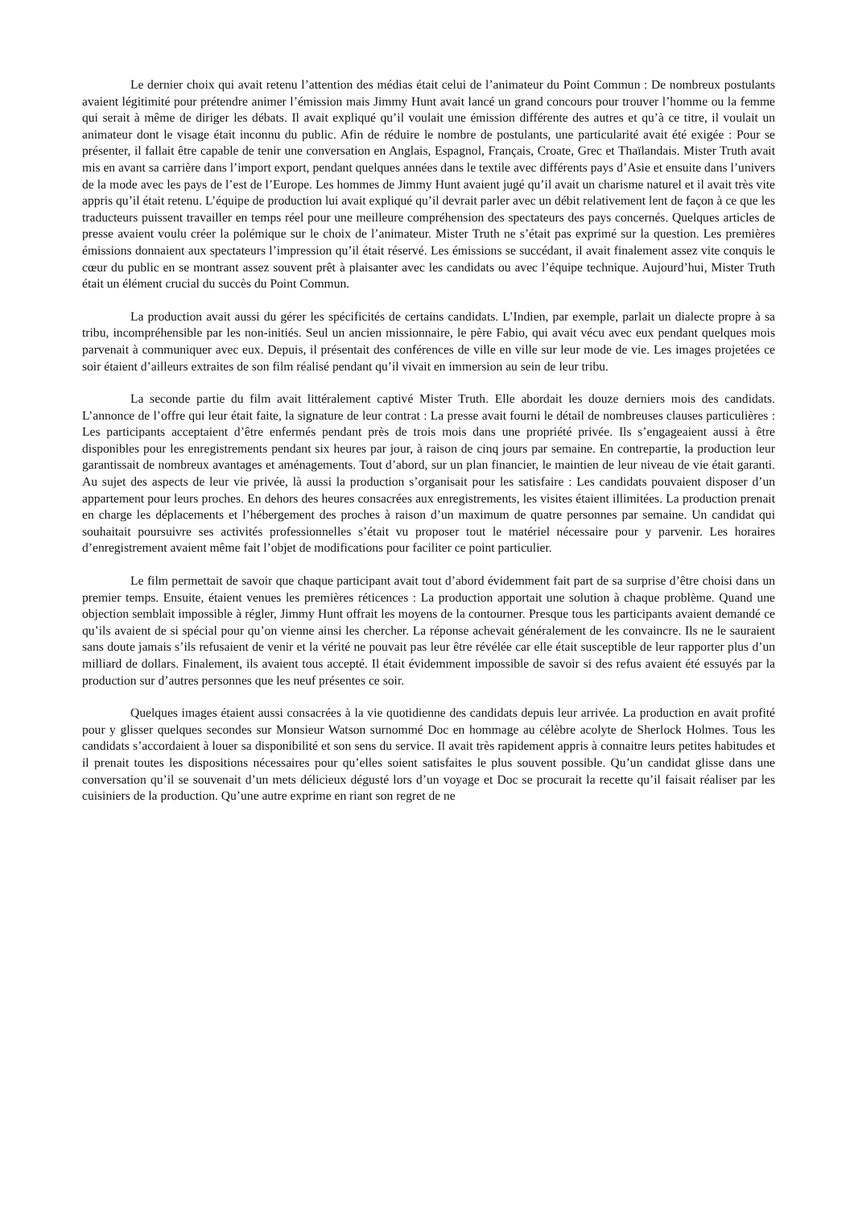Le dernier choix qui avait retenu l’attention des médias était celui de l’animateur du Point Commun : De nombreux postulants avaient légitimité pour prétendre animer l’émission mais Jimmy Hunt avait lancé un grand concours pour trouver l’homme ou la femme qui serait à même de diriger les débats. Il avait expliqué qu’il voulait une émission différente des autres et qu’à ce titre, il voulait un animateur dont le visage était inconnu du public. Afin de réduire le nombre de postulants, une particularité avait été exigée : Pour se présenter, il fallait être capable de tenir une conversation en Anglais, Espagnol, Français, Croate, Grec et Thaïlandais. Mister Truth avait mis en avant sa carrière dans l’import export, pendant quelques années dans le textile avec différents pays d’Asie et ensuite dans l’univers de la mode avec les pays de l’est de l’Europe. Les hommes de Jimmy Hunt avaient jugé qu’il avait un charisme naturel et il avait très vite appris qu’il était retenu. L’équipe de production lui avait expliqué qu’il devrait parler avec un débit relativement lent de façon à ce que les traducteurs puissent travailler en temps réel pour une meilleure compréhension des spectateurs des pays concernés. Quelques articles de presse avaient voulu créer la polémique sur le choix de l’animateur. Mister Truth ne s’était pas exprimé sur la question. Les premières émissions donnaient aux spectateurs l’impression qu’il était réservé. Les émissions se succédant, il avait finalement assez vite conquis le cœur du public en se montrant assez souvent prêt à plaisanter avec les candidats ou avec l’équipe technique. Aujourd’hui, Mister Truth était un élément crucial du succès du Point Commun.
La production avait aussi du gérer les spécificités de certains candidats. L’Indien, par exemple, parlait un dialecte propre à sa tribu, incompréhensible par les non-initiés. Seul un ancien missionnaire, le père Fabio, qui avait vécu avec eux pendant quelques mois parvenait à communiquer avec eux. Depuis, il présentait des conférences de ville en ville sur leur mode de vie. Les images projetées ce soir étaient d’ailleurs extraites de son film réalisé pendant qu’il vivait en immersion au sein de leur tribu.
La seconde partie du film avait littéralement captivé Mister Truth. Elle abordait les douze derniers mois des candidats. L’annonce de l’offre qui leur était faite, la signature de leur contrat : La presse avait fourni le détail de nombreuses clauses particulières : Les participants acceptaient d’être enfermés pendant près de trois mois dans une propriété privée. Ils s’engageaient aussi à être disponibles pour les enregistrements pendant six heures par jour, à raison de cinq jours par semaine. En contrepartie, la production leur garantissait de nombreux avantages et aménagements. Tout d’abord, sur un plan financier, le maintien de leur niveau de vie était garanti. Au sujet des aspects de leur vie privée, là aussi la production s’organisait pour les satisfaire : Les candidats pouvaient disposer d’un appartement pour leurs proches. En dehors des heures consacrées aux enregistrements, les visites étaient illimitées. La production prenait en charge les déplacements et l’hébergement des proches à raison d’un maximum de quatre personnes par semaine. Un candidat qui souhaitait poursuivre ses activités professionnelles s’était vu proposer tout le matériel nécessaire pour y parvenir. Les horaires d’enregistrement avaient même fait l’objet de modifications pour faciliter ce point particulier.
Le film permettait de savoir que chaque participant avait tout d’abord évidemment fait part de sa surprise d’être choisi dans un premier temps. Ensuite, étaient venues les premières réticences : La production apportait une solution à chaque problème. Quand une objection semblait impossible à régler, Jimmy Hunt offrait les moyens de la contourner. Presque tous les participants avaient demandé ce qu’ils avaient de si spécial pour qu’on vienne ainsi les chercher. La réponse achevait généralement de les convaincre. Ils ne le sauraient sans doute jamais s’ils refusaient de venir et la vérité ne pouvait pas leur être révélée car elle était susceptible de leur rapporter plus d’un milliard de dollars. Finalement, ils avaient tous accepté. Il était évidemment impossible de savoir si des refus avaient été essuyés par la production sur d’autres personnes que les neuf présentes ce soir.
Quelques images étaient aussi consacrées à la vie quotidienne des candidats depuis leur arrivée. La production en avait profité pour y glisser quelques secondes sur Monsieur Watson surnommé Doc en hommage au célèbre acolyte de Sherlock Holmes. Tous les candidats s’accordaient à louer sa disponibilité et son sens du service. Il avait très rapidement appris à connaitre leurs petites habitudes et il prenait toutes les dispositions nécessaires pour qu’elles soient satisfaites le plus souvent possible. Qu’un candidat glisse dans une conversation qu’il se souvenait d’un mets délicieux dégusté lors d’un voyage et Doc se procurait la recette qu’il faisait réaliser par les cuisiniers de la production. Qu’une autre exprime en riant son regret de ne